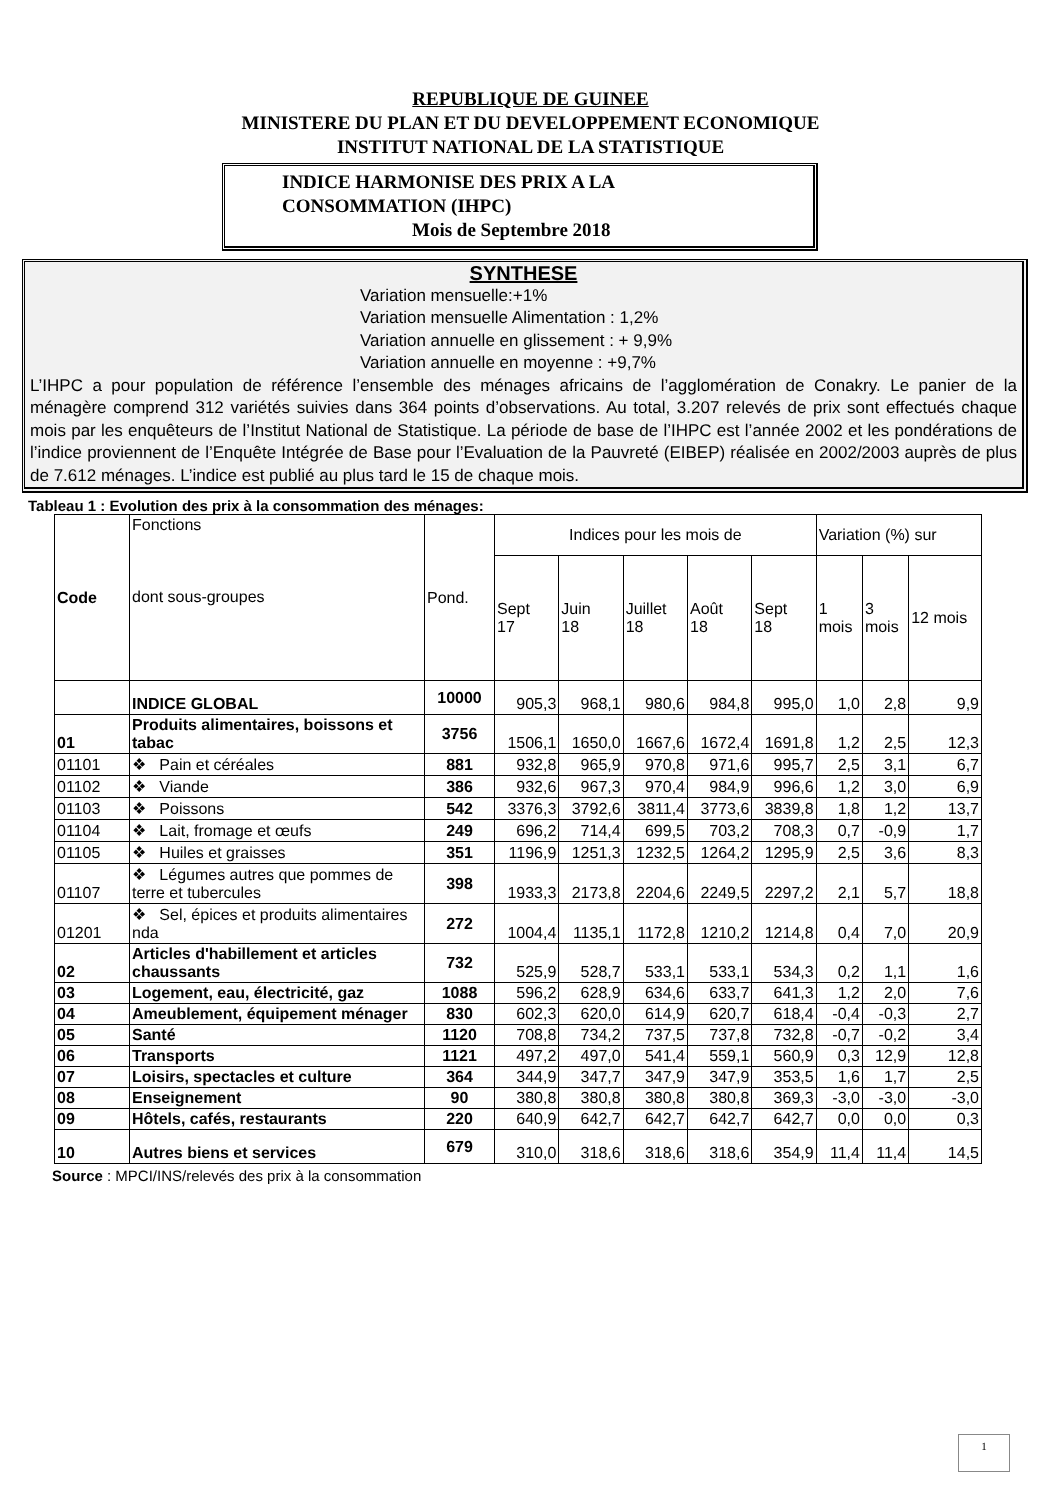REPUBLIQUE DE GUINEE
MINISTERE DU PLAN ET DU DEVELOPPEMENT ECONOMIQUE
INSTITUT NATIONAL DE LA STATISTIQUE
INDICE HARMONISE DES PRIX A LA
CONSOMMATION (IHPC)
Mois de Septembre 2018
SYNTHESE
Variation mensuelle:+1%
Variation mensuelle Alimentation : 1,2%
Variation annuelle en glissement : + 9,9%
Variation annuelle en moyenne : +9,7%
L’IHPC a pour population de référence l’ensemble des ménages africains de l’agglomération de Conakry. Le panier de la ménagère comprend 312 variétés suivies dans 364 points d’observations. Au total, 3.207 relevés de prix sont effectués chaque mois par les enquêteurs de l’Institut National de Statistique. La période de base de l’IHPC est l’année 2002 et les pondérations de l’indice proviennent de l’Enquête Intégrée de Base pour l’Evaluation de la Pauvreté (EIBEP) réalisée en 2002/2003 auprès de plus de 7.612 ménages. L’indice est publié au plus tard le 15 de chaque mois.
Tableau 1 : Evolution des prix à la consommation des ménages:
| Code | Fonctions dont sous-groupes | Pond. | Indices pour les mois de | | | | | Variation (%) sur | | |
| --- | --- | --- | --- | --- | --- | --- | --- | --- | --- | --- |
| | | | Sept 17 | Juin 18 | Juillet 18 | Août 18 | Sept 18 | 1 mois | 3 mois | 12 mois |
| | INDICE GLOBAL | 10000 | 905,3 | 968,1 | 980,6 | 984,8 | 995,0 | 1,0 | 2,8 | 9,9 |
| 01 | Produits alimentaires, boissons et tabac | 3756 | 1506,1 | 1650,0 | 1667,6 | 1672,4 | 1691,8 | 1,2 | 2,5 | 12,3 |
| 01101 | ❖ Pain et céréales | 881 | 932,8 | 965,9 | 970,8 | 971,6 | 995,7 | 2,5 | 3,1 | 6,7 |
| 01102 | ❖ Viande | 386 | 932,6 | 967,3 | 970,4 | 984,9 | 996,6 | 1,2 | 3,0 | 6,9 |
| 01103 | ❖ Poissons | 542 | 3376,3 | 3792,6 | 3811,4 | 3773,6 | 3839,8 | 1,8 | 1,2 | 13,7 |
| 01104 | ❖ Lait, fromage et œufs | 249 | 696,2 | 714,4 | 699,5 | 703,2 | 708,3 | 0,7 | -0,9 | 1,7 |
| 01105 | ❖ Huiles et graisses | 351 | 1196,9 | 1251,3 | 1232,5 | 1264,2 | 1295,9 | 2,5 | 3,6 | 8,3 |
| 01107 | ❖ Légumes autres que pommes de terre et tubercules | 398 | 1933,3 | 2173,8 | 2204,6 | 2249,5 | 2297,2 | 2,1 | 5,7 | 18,8 |
| 01201 | ❖ Sel, épices et produits alimentaires nda | 272 | 1004,4 | 1135,1 | 1172,8 | 1210,2 | 1214,8 | 0,4 | 7,0 | 20,9 |
| 02 | Articles d'habillement et articles chaussants | 732 | 525,9 | 528,7 | 533,1 | 533,1 | 534,3 | 0,2 | 1,1 | 1,6 |
| 03 | Logement, eau, électricité, gaz | 1088 | 596,2 | 628,9 | 634,6 | 633,7 | 641,3 | 1,2 | 2,0 | 7,6 |
| 04 | Ameublement, équipement ménager | 830 | 602,3 | 620,0 | 614,9 | 620,7 | 618,4 | -0,4 | -0,3 | 2,7 |
| 05 | Santé | 1120 | 708,8 | 734,2 | 737,5 | 737,8 | 732,8 | -0,7 | -0,2 | 3,4 |
| 06 | Transports | 1121 | 497,2 | 497,0 | 541,4 | 559,1 | 560,9 | 0,3 | 12,9 | 12,8 |
| 07 | Loisirs, spectacles et culture | 364 | 344,9 | 347,7 | 347,9 | 347,9 | 353,5 | 1,6 | 1,7 | 2,5 |
| 08 | Enseignement | 90 | 380,8 | 380,8 | 380,8 | 380,8 | 369,3 | -3,0 | -3,0 | -3,0 |
| 09 | Hôtels, cafés, restaurants | 220 | 640,9 | 642,7 | 642,7 | 642,7 | 642,7 | 0,0 | 0,0 | 0,3 |
| 10 | Autres biens et services | 679 | 310,0 | 318,6 | 318,6 | 318,6 | 354,9 | 11,4 | 11,4 | 14,5 |
Source : MPCI/INS/relevés des prix à la consommation
1